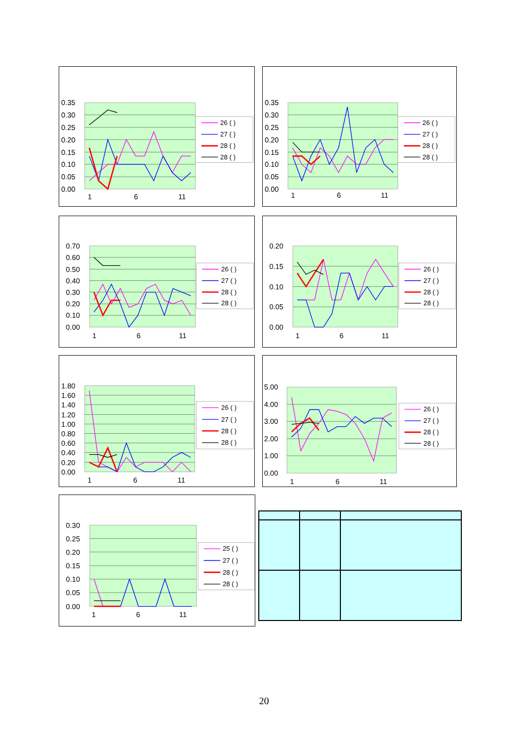0.35
0.30
0.25
0.20
0.15
0.10
0.05
0.00
1
6
11
26 ( )
27 ( )
28 ( )
28 ( )
0.35
0.30
0.25
0.20
0.15
0.10
0.05
0.00
1
6
11
26 ( )
27 ( )
28 ( )
28 ( )
0.70
0.60
0.50
0.40
0.30
0.20
0.10
0.00
1
6
11
26 ( )
27 ( )
28 ( )
28 ( )
0.20
0.15
0.10
0.05
0.00
1
6
11
26 ( )
27 ( )
28 ( )
28 ( )
1.80
1.60
1.40
1.20
1.00
0.80
0.60
0.40
0.20
0.00
1
6
11
26 ( )
27 ( )
28 ( )
28 ( )
5.00
4.00
3.00
2.00
1.00
0.00
1
6
11
26 ( )
27 ( )
28 ( )
28 ( )
0.30
0.25
0.20
0.15
0.10
0.05
0.00
1
6
11
25 ( )
27 ( )
28 ( )
28 ( )
20